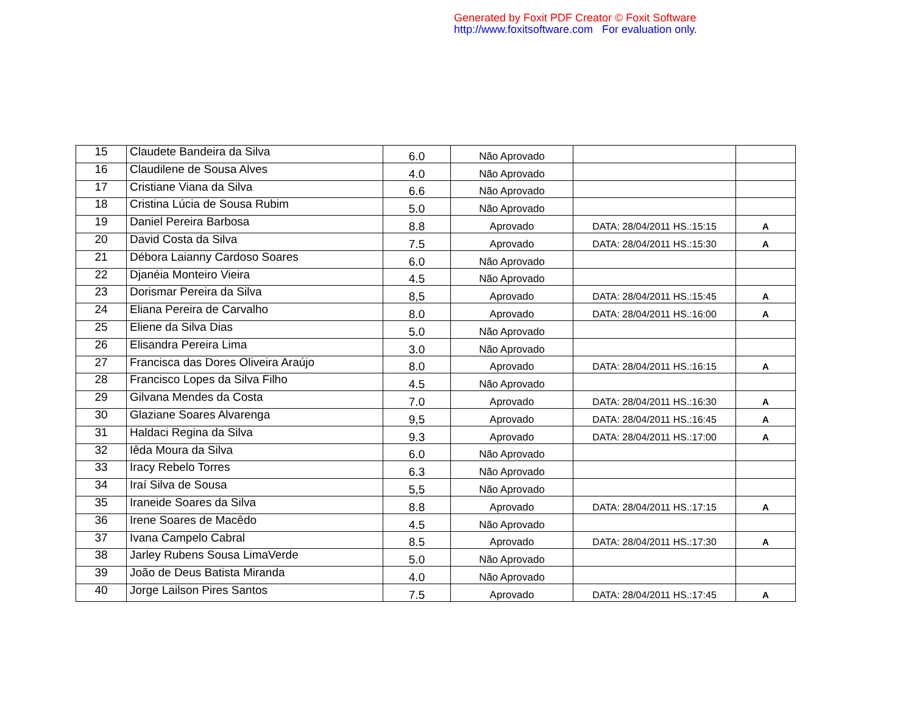Generated by Foxit PDF Creator © Foxit Software
http://www.foxitsoftware.com For evaluation only.
| 15 | Claudete Bandeira da Silva | 6.0 | Não Aprovado | | |
| 16 | Claudilene de Sousa Alves | 4.0 | Não Aprovado | | |
| 17 | Cristiane Viana da Silva | 6.6 | Não Aprovado | | |
| 18 | Cristina Lúcia de Sousa Rubim | 5.0 | Não Aprovado | | |
| 19 | Daniel Pereira Barbosa | 8.8 | Aprovado | DATA: 28/04/2011 HS.:15:15 | A |
| 20 | David Costa da Silva | 7.5 | Aprovado | DATA: 28/04/2011 HS.:15:30 | A |
| 21 | Débora Laianny Cardoso Soares | 6.0 | Não Aprovado | | |
| 22 | Djanéia Monteiro Vieira | 4.5 | Não Aprovado | | |
| 23 | Dorismar Pereira da Silva | 8,5 | Aprovado | DATA: 28/04/2011 HS.:15:45 | A |
| 24 | Eliana Pereira de Carvalho | 8.0 | Aprovado | DATA: 28/04/2011 HS.:16:00 | A |
| 25 | Eliene da Silva Dias | 5.0 | Não Aprovado | | |
| 26 | Elisandra Pereira Lima | 3.0 | Não Aprovado | | |
| 27 | Francisca das Dores Oliveira Araújo | 8.0 | Aprovado | DATA: 28/04/2011 HS.:16:15 | A |
| 28 | Francisco Lopes da Silva Filho | 4.5 | Não Aprovado | | |
| 29 | Gilvana Mendes da Costa | 7.0 | Aprovado | DATA: 28/04/2011 HS.:16:30 | A |
| 30 | Glaziane Soares Alvarenga | 9,5 | Aprovado | DATA: 28/04/2011 HS.:16:45 | A |
| 31 | Haldaci Regina da Silva | 9.3 | Aprovado | DATA: 28/04/2011 HS.:17:00 | A |
| 32 | Iêda Moura da Silva | 6.0 | Não Aprovado | | |
| 33 | Iracy Rebelo Torres | 6.3 | Não Aprovado | | |
| 34 | Iraí Silva de Sousa | 5,5 | Não Aprovado | | |
| 35 | Iraneide Soares da Silva | 8.8 | Aprovado | DATA: 28/04/2011 HS.:17:15 | A |
| 36 | Irene Soares de Macêdo | 4.5 | Não Aprovado | | |
| 37 | Ivana Campelo Cabral | 8.5 | Aprovado | DATA: 28/04/2011 HS.:17:30 | A |
| 38 | Jarley Rubens Sousa LimaVerde | 5.0 | Não Aprovado | | |
| 39 | João de Deus Batista Miranda | 4.0 | Não Aprovado | | |
| 40 | Jorge Lailson Pires Santos | 7.5 | Aprovado | DATA: 28/04/2011 HS.:17:45 | A |